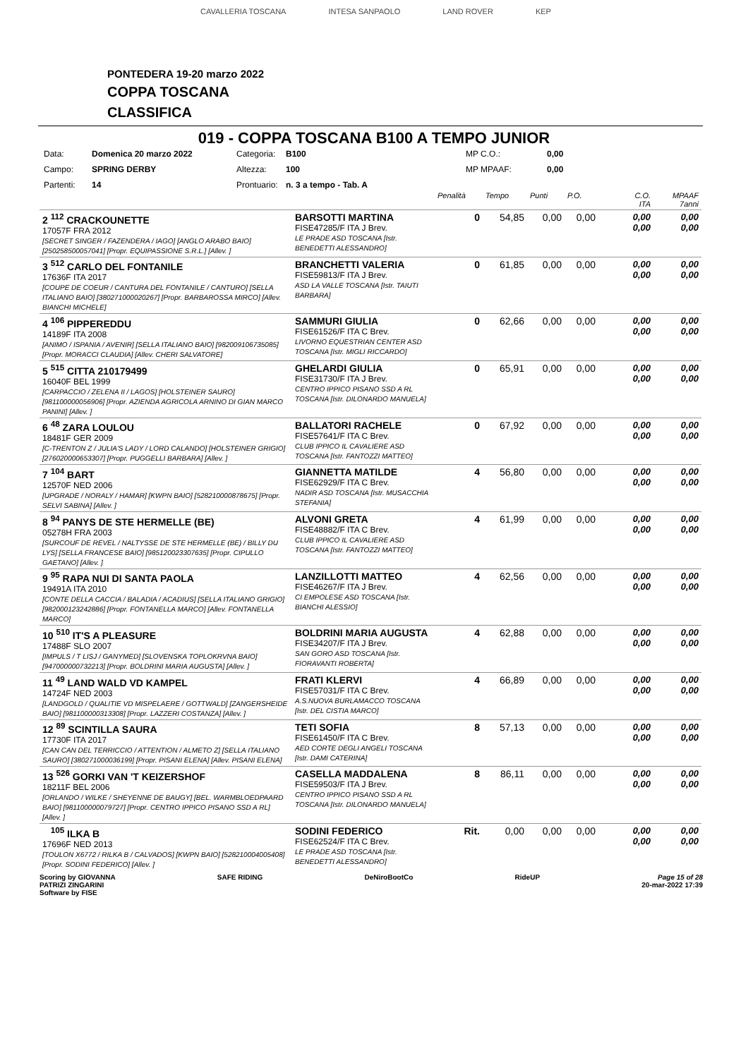CAVALLERIA TOSCANA INTESA SANPAOLO LAND ROVER KEP
PONTEDERA 19-20 marzo 2022
COPPA TOSCANA
CLASSIFICA
019 - COPPA TOSCANA B100 A TEMPO JUNIOR
Data: Domenica 20 marzo 2022 Categoria: B100 MP C.O.: 0,00 Campo: SPRING DERBY Altezza: 100 MP MPAAF: 0,00 Partenti: 14 Prontuario: n. 3 a tempo - Tab. A
| | | Penalità | Tempo | Punti | P.O. | C.O. ITA | MPAAF 7anni |
| 2 <sup>112</sup> CRACKOUNETTE 17057F FRA 2012 [SECRET SINGER / FAZENDERA / IAGO] [ANGLO ARABO BAIO] [250258500057041] [Propr. EQUIPASSIONE S.R.L.] [Allev. ] | BARSOTTI MARTINA FISE47285/F ITA J Brev. LE PRADE ASD TOSCANA [Istr. BENEDETTI ALESSANDRO] | 0 | 54,85 | 0,00 | 0,00 | 0,00 0,00 | 0,00 0,00 |
| 3 <sup>512</sup> CARLO DEL FONTANILE 17636F ITA 2017 [COUPE DE COEUR / CANTURA DEL FONTANILE / CANTURO] [SELLA ITALIANO BAIO] [380271000020267] [Propr. BARBAROSSA MIRCO] [Allev. BIANCHI MICHELE] | BRANCHETTI VALERIA FISE59813/F ITA J Brev. ASD LA VALLE TOSCANA [Istr. TAIUTI BARBARA] | 0 | 61,85 | 0,00 | 0,00 | 0,00 0,00 | 0,00 0,00 |
| 4 <sup>106</sup> PIPPEREDDU 14189F ITA 2008 [ANIMO / ISPANIA / AVENIR] [SELLA ITALIANO BAIO] [982009106735085] [Propr. MORACCI CLAUDIA] [Allev. CHERI SALVATORE] | SAMMURI GIULIA FISE61526/F ITA C Brev. LIVORNO EQUESTRIAN CENTER ASD TOSCANA [Istr. MIGLI RICCARDO] | 0 | 62,66 | 0,00 | 0,00 | 0,00 0,00 | 0,00 0,00 |
| 5 <sup>515</sup> CITTA 210179499 16040F BEL 1999 [CARPACCIO / ZELENA II / LAGOS] [HOLSTEINER SAURO] [981100000056906] [Propr. AZIENDA AGRICOLA ARNINO DI GIAN MARCO PANINI] [Allev. ] | GHELARDI GIULIA FISE31730/F ITA J Brev. CENTRO IPPICO PISANO SSD A RL TOSCANA [Istr. DILONARDO MANUELA] | 0 | 65,91 | 0,00 | 0,00 | 0,00 0,00 | 0,00 0,00 |
| 6 <sup>48</sup> ZARA LOULOU 18481F GER 2009 [C-TRENTON Z / JULIA'S LADY / LORD CALANDO] [HOLSTEINER GRIGIO] [276020000653307] [Propr. PUGGELLI BARBARA] [Allev. ] | BALLATORI RACHELE FISE57641/F ITA C Brev. CLUB IPPICO IL CAVALIERE ASD TOSCANA [Istr. FANTOZZI MATTEO] | 0 | 67,92 | 0,00 | 0,00 | 0,00 0,00 | 0,00 0,00 |
| 7 <sup>104</sup> BART 12570F NED 2006 [UPGRADE / NORALY / HAMAR] [KWPN BAIO] [528210000878675] [Propr. SELVI SABINA] [Allev. ] | GIANNETTA MATILDE FISE62929/F ITA C Brev. NADIR ASD TOSCANA [Istr. MUSACCHIA STEFANIA] | 4 | 56,80 | 0,00 | 0,00 | 0,00 0,00 | 0,00 0,00 |
| 8 <sup>94</sup> PANYS DE STE HERMELLE (BE) 05278H FRA 2003 [SURCOUF DE REVEL / NALTYSSE DE STE HERMELLE (BE) / BILLY DU LYS] [SELLA FRANCESE BAIO] [985120023307635] [Propr. CIPULLO GAETANO] [Allev. ] | ALVONI GRETA FISE48882/F ITA C Brev. CLUB IPPICO IL CAVALIERE ASD TOSCANA [Istr. FANTOZZI MATTEO] | 4 | 61,99 | 0,00 | 0,00 | 0,00 0,00 | 0,00 0,00 |
| 9 <sup>95</sup> RAPA NUI DI SANTA PAOLA 19491A ITA 2010 [CONTE DELLA CACCIA / BALADIA / ACADIUS] [SELLA ITALIANO GRIGIO] [982000123242886] [Propr. FONTANELLA MARCO] [Allev. FONTANELLA MARCO] | LANZILLOTTI MATTEO FISE46267/F ITA J Brev. CI EMPOLESE ASD TOSCANA [Istr. BIANCHI ALESSIO] | 4 | 62,56 | 0,00 | 0,00 | 0,00 0,00 | 0,00 0,00 |
| 10 <sup>510</sup> IT'S A PLEASURE 17488F SLO 2007 [IMPULS / T LISJ / GANYMED] [SLOVENSKA TOPLOKRVNA BAIO] [947000000732213] [Propr. BOLDRINI MARIA AUGUSTA] [Allev. ] | BOLDRINI MARIA AUGUSTA FISE34207/F ITA J Brev. SAN GORO ASD TOSCANA [Istr. FIORAVANTI ROBERTA] | 4 | 62,88 | 0,00 | 0,00 | 0,00 0,00 | 0,00 0,00 |
| 11 <sup>49</sup> LAND WALD VD KAMPEL 14724F NED 2003 [LANDGOLD / QUALITIE VD MISPELAERE / GOTTWALD] [ZANGERSHEIDE BAIO] [981100000313308] [Propr. LAZZERI COSTANZA] [Allev. ] | FRATI KLERVI FISE57031/F ITA C Brev. A.S.NUOVA BURLAMACCO TOSCANA [Istr. DEL CISTIA MARCO] | 4 | 66,89 | 0,00 | 0,00 | 0,00 0,00 | 0,00 0,00 |
| 12 <sup>89</sup> SCINTILLA SAURA 17730F ITA 2017 [CAN CAN DEL TERRICCIO / ATTENTION / ALMETO Z] [SELLA ITALIANO SAURO] [380271000036199] [Propr. PISANI ELENA] [Allev. PISANI ELENA] | TETI SOFIA FISE61450/F ITA C Brev. AED CORTE DEGLI ANGELI TOSCANA [Istr. DAMI CATERINA] | 8 | 57,13 | 0,00 | 0,00 | 0,00 0,00 | 0,00 0,00 |
| 13 <sup>526</sup> GORKI VAN 'T KEIZERSHOF 18211F BEL 2006 [ORLANDO / WILKE / SHEYENNE DE BAUGY] [BEL. WARMBLOEDPAARD BAIO] [981100000079727] [Propr. CENTRO IPPICO PISANO SSD A RL] [Allev. ] | CASELLA MADDALENA FISE59503/F ITA J Brev. CENTRO IPPICO PISANO SSD A RL TOSCANA [Istr. DILONARDO MANUELA] | 8 | 86,11 | 0,00 | 0,00 | 0,00 0,00 | 0,00 0,00 |
| <sup>105</sup> ILKA B 17696F NED 2013 [TOULON X6772 / RILKA B / CALVADOS] [KWPN BAIO] [528210004005408] [Propr. SODINI FEDERICO] [Allev. ] | SODINI FEDERICO FISE62524/F ITA C Brev. LE PRADE ASD TOSCANA [Istr. BENEDETTI ALESSANDRO] | Rit. | 0,00 | 0,00 | 0,00 | 0,00 0,00 | 0,00 0,00 |
Scoring by GIOVANNA
PATRIZI ZINGARINI
Software by FISE SAFE RIDING DeNiroBootCo RideUP Page 15 of 28
20-mar-2022 17:39